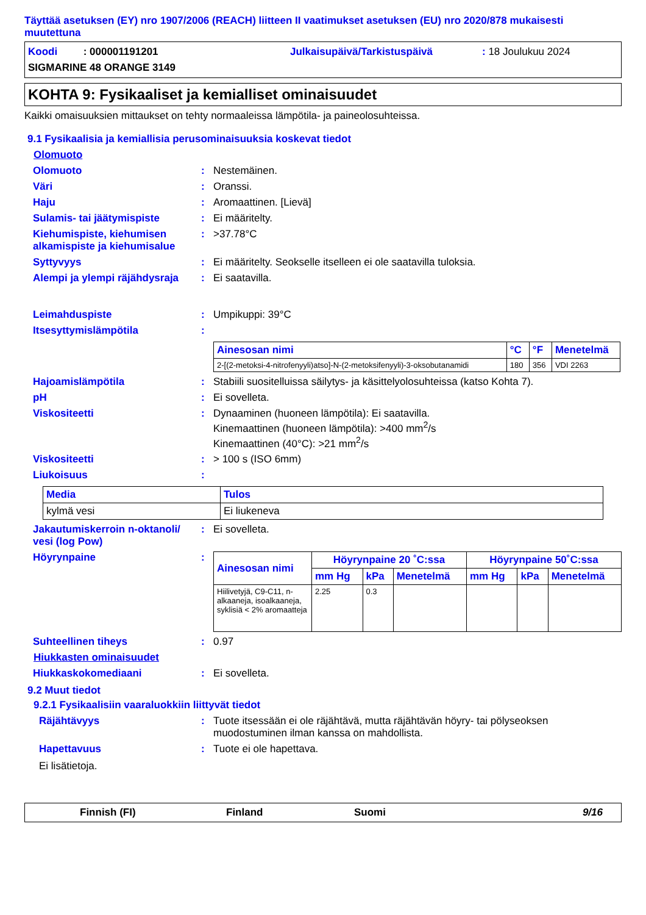Täyttää asetuksen (EY) nro 1907/2006 (REACH) liitteen II vaatimukset asetuksen (EU) nro 2020/878 mukaisesti muutettuna
Koodi : 000001191201
Julkaisupäivä/Tarkistuspäivä
: 18 Joulukuu 2024
SIGMARINE 48 ORANGE 3149
KOHTA 9: Fysikaaliset ja kemialliset ominaisuudet
Kaikki omaisuuksien mittaukset on tehty normaaleissa lämpötila- ja paineolosuhteissa.
9.1 Fysikaalisia ja kemiallisia perusominaisuuksia koskevat tiedot
Olomuoto
Olomuoto: Nestemäinen.
Väri: Oranssi.
Haju: Aromaattinen. [Lievä]
Sulamis- tai jäätymispiste: Ei määritelty.
Kiehumispiste, kiehumisen alkamispiste ja kiehumisalue: >37.78°C
Syttyvyys: Ei määritelty. Seokselle itselleen ei ole saatavilla tuloksia.
Alempi ja ylempi räjähdysraja: Ei saatavilla.
Leimahduspiste: Umpikuppi: 39°C
Itsesyttymislämpötila:
| Ainesosan nimi | °C | °F | Menetelmä |
| --- | --- | --- | --- |
| 2-[(2-metoksi-4-nitrofenyyli)atso]-N-(2-metoksifenyyli)-3-oksobutanamidi | 180 | 356 | VDI 2263 |
Hajoamislämpötila: Stabiili suositelluissa säilytys- ja käsittelyolosuhteissa (katso Kohta 7).
pH: Ei sovelleta.
Viskositeetti: Dynaaminen (huoneen lämpötila): Ei saatavilla.
Kinemaattinen (huoneen lämpötila): >400 mm<sup>2</sup>/s
Kinemaattinen (40°C): >21 mm<sup>2</sup>/s
Viskositeetti: > 100 s (ISO 6mm)
Liukoisuus:
| Media | Tulos |
| --- | --- |
| kylmä vesi | Ei liukeneva |
Jakautumiskerroin n-oktanoli/ vesi (log Pow): Ei sovelleta.
Höyrynpaine:
| Ainesosan nimi | Höyrynpaine 20 ˚C:ssa | | | Höyrynpaine 50˚C:ssa | | |
| --- | --- | --- | --- | --- | --- | --- |
| | mm Hg | kPa | Menetelmä | mm Hg | kPa | Menetelmä |
| Hiilivetyjä, C9-C11, n-alkaaneja, isoalkaaneja, syklisiä < 2% aromaatteja | 2.25 | 0.3 | | | | |
Suhteellinen tiheys: 0.97
Hiukkasten ominaisuudet
Hiukkaskokomediaani: Ei sovelleta.
9.2 Muut tiedot
9.2.1 Fysikaalisiin vaaraluokkiin liittyvät tiedot
Räjähtävyys: Tuote itsessään ei ole räjähtävä, mutta räjähtävän höyry- tai pölyseoksen muodostuminen ilman kanssa on mahdollista.
Hapettavuus: Tuote ei ole hapettava.
Ei lisätietoja.
Finnish (FI) Finland Suomi 9/16